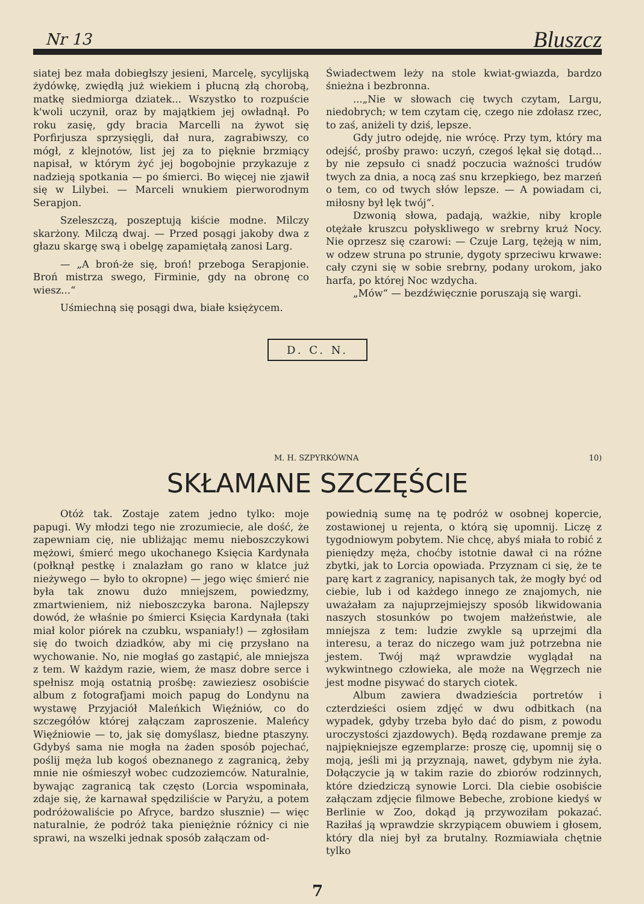Nr 13 Bluszcz
siatej bez mała dobiegłszy jesieni, Marcelę, sycylijską żydówkę, zwiędłą już wiekiem i płucną złą chorobą, matkę siedmiorga dziatek... Wszystko to rozpuście k'woli uczynił, oraz by majątkiem jej owładnął. Po roku zasię, gdy bracia Marcelli na żywot się Porfirjusza sprzysięgli, dał nura, zagrabiwszy, co mógł, z klejnotów, list jej za to pięknie brzmiący napisał, w którym żyć jej bogobojnie przykazuje z nadzieją spotkania — po śmierci. Bo więcej nie zjawił się w Lilybei. — Marceli wnukiem pierworodnym Serapjon.
Szeleszczą, poszeptują kiście modne. Milczy skarżony. Milczą dwaj. — Przed posągi jakoby dwa z głazu skargę swą i obelgę zapamiętałą zanosi Larg.
— „A broń-że się, broń! przeboga Serapjonie. Broń mistrza swego, Firminie, gdy na obronę co wiesz...“
Uśmiechną się posągi dwa, białe księżycem.
Świadectwem leży na stole kwiat-gwiazda, bardzo śnieżna i bezbronna.
...„Nie w słowach cię twych czytam, Largu, niedobrych; w tem czytam cię, czego nie zdołasz rzec, to zaś, aniżeli ty dziś, lepsze.
Gdy jutro odejdę, nie wrócę. Przy tym, który ma odejść, prośby prawo: uczyń, czegoś lękał się dotąd... by nie zepsuło ci snadź poczucia ważności trudów twych za dnia, a nocą zaś snu krzepkiego, bez marzeń o tem, co od twych słów lepsze. — A powiadam ci, miłosny był lęk twój“.
Dzwonią słowa, padają, ważkie, niby krople otężałe kruszcu połyskliwego w srebrny kruż Nocy. Nie oprzesz się czarowi: — Czuje Larg, tężeją w nim, w odzew struna po strunie, dygoty sprzeciwu krwawe: cały czyni się w sobie srebrny, podany urokom, jako harfa, po której Noc wzdycha.
„Mów“ — bezdźwięcznie poruszają się wargi.
D. C. N.
M. H. SZPYRKÓWNA 10)
SKŁAMANE SZCZĘŚCIE
Otóż tak. Zostaje zatem jedno tylko: moje papugi. Wy młodzi tego nie zrozumiecie, ale dość, że zapewniam cię, nie ubliżając memu nieboszczykowi mężowi, śmierć mego ukochanego Księcia Kardynała (połknął pestkę i znalazłam go rano w klatce już nieżywego — było to okropne) — jego więc śmierć nie była tak znowu dużo mniejszem, powiedzmy, zmartwieniem, niż nieboszczyka barona. Najlepszy dowód, że właśnie po śmierci Księcia Kardynała (taki miał kolor piórek na czubku, wspaniały!) — zgłosiłam się do twoich dziadków, aby mi cię przysłano na wychowanie. No, nie mogłaś go zastąpić, ale mniejsza z tem. W każdym razie, wiem, że masz dobre serce i spełnisz moją ostatnią prośbę: zawieziesz osobiście album z fotografjami moich papug do Londynu na wystawę Przyjaciół Maleńkich Więźniów, co do szczegółów której załączam zaproszenie. Maleńcy Więźniowie — to, jak się domyślasz, biedne ptaszyny. Gdybyś sama nie mogła na żaden sposób pojechać, poślij męża lub kogoś obeznanego z zagranicą, żeby mnie nie ośmieszył wobec cudzoziemców. Naturalnie, bywając zagranicą tak często (Lorcia wspominała, zdaje się, że karnawał spędziliście w Paryżu, a potem podróżowaliście po Afryce, bardzo słusznie) — więc naturalnie, że podróż taka pieniężnie różnicy ci nie sprawi, na wszelki jednak sposób załączam od-
powiednią sumę na tę podróż w osobnej kopercie, zostawionej u rejenta, o którą się upomnij. Liczę z tygodniowym pobytem. Nie chcę, abyś miała to robić z pieniędzy męża, choćby istotnie dawał ci na różne zbytki, jak to Lorcia opowiada. Przyznam ci się, że te parę kart z zagranicy, napisanych tak, że mogły być od ciebie, lub i od każdego innego ze znajomych, nie uważałam za najuprzejmiejszy sposób likwidowania naszych stosunków po twojem małżeństwie, ale mniejsza z tem: ludzie zwykle są uprzejmi dla interesu, a teraz do niczego wam już potrzebna nie jestem. Twój mąż wprawdzie wyglądał na wykwintnego człowieka, ale może na Węgrzech nie jest modne pisywać do starych ciotek.
Album zawiera dwadzieścia portretów i czterdzieści osiem zdjęć w dwu odbitkach (na wypadek, gdyby trzeba było dać do pism, z powodu uroczystości zjazdowych). Będą rozdawane premje za najpiękniejsze egzemplarze: proszę cię, upomnij się o moją, jeśli mi ją przyznają, nawet, gdybym nie żyła. Dołączycie ją w takim razie do zbiorów rodzinnych, które dziedziczą synowie Lorci. Dla ciebie osobiście załączam zdjęcie filmowe Bebeche, zrobione kiedyś w Berlinie w Zoo, dokąd ją przywoziłam pokazać. Raziłaś ją wprawdzie skrzypiącem obuwiem i głosem, który dla niej był za brutalny. Rozmiawiała chętnie tylko
7